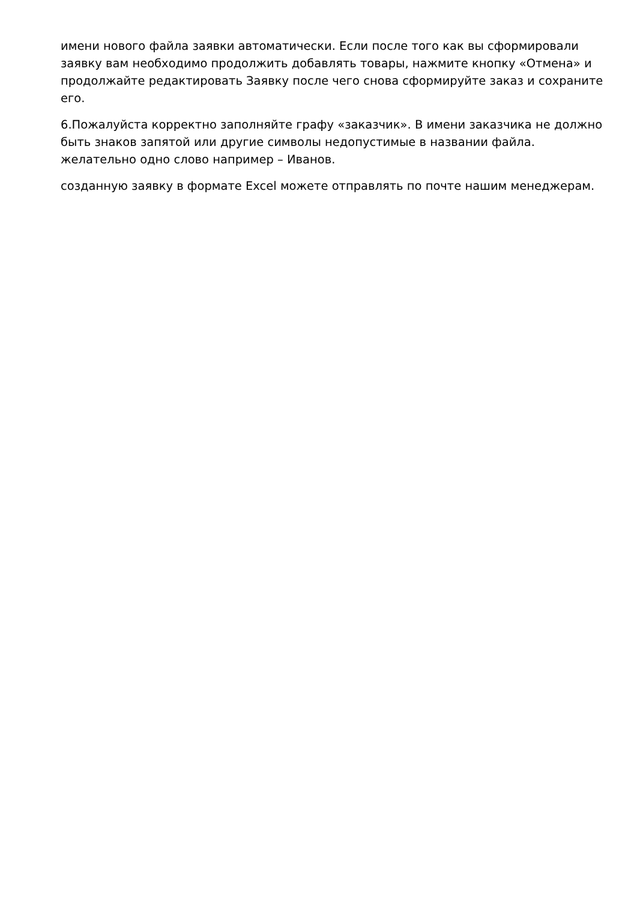имени нового файла заявки автоматически. Если после того как вы сформировали заявку вам необходимо продолжить добавлять товары, нажмите кнопку «Отмена» и продолжайте редактировать Заявку после чего снова сформируйте заказ и сохраните его.
6.Пожалуйста корректно заполняйте графу «заказчик». В имени заказчика не должно быть знаков запятой или другие символы недопустимые в названии файла. желательно одно слово например – Иванов.
созданную заявку в формате Excel можете отправлять по почте нашим менеджерам.